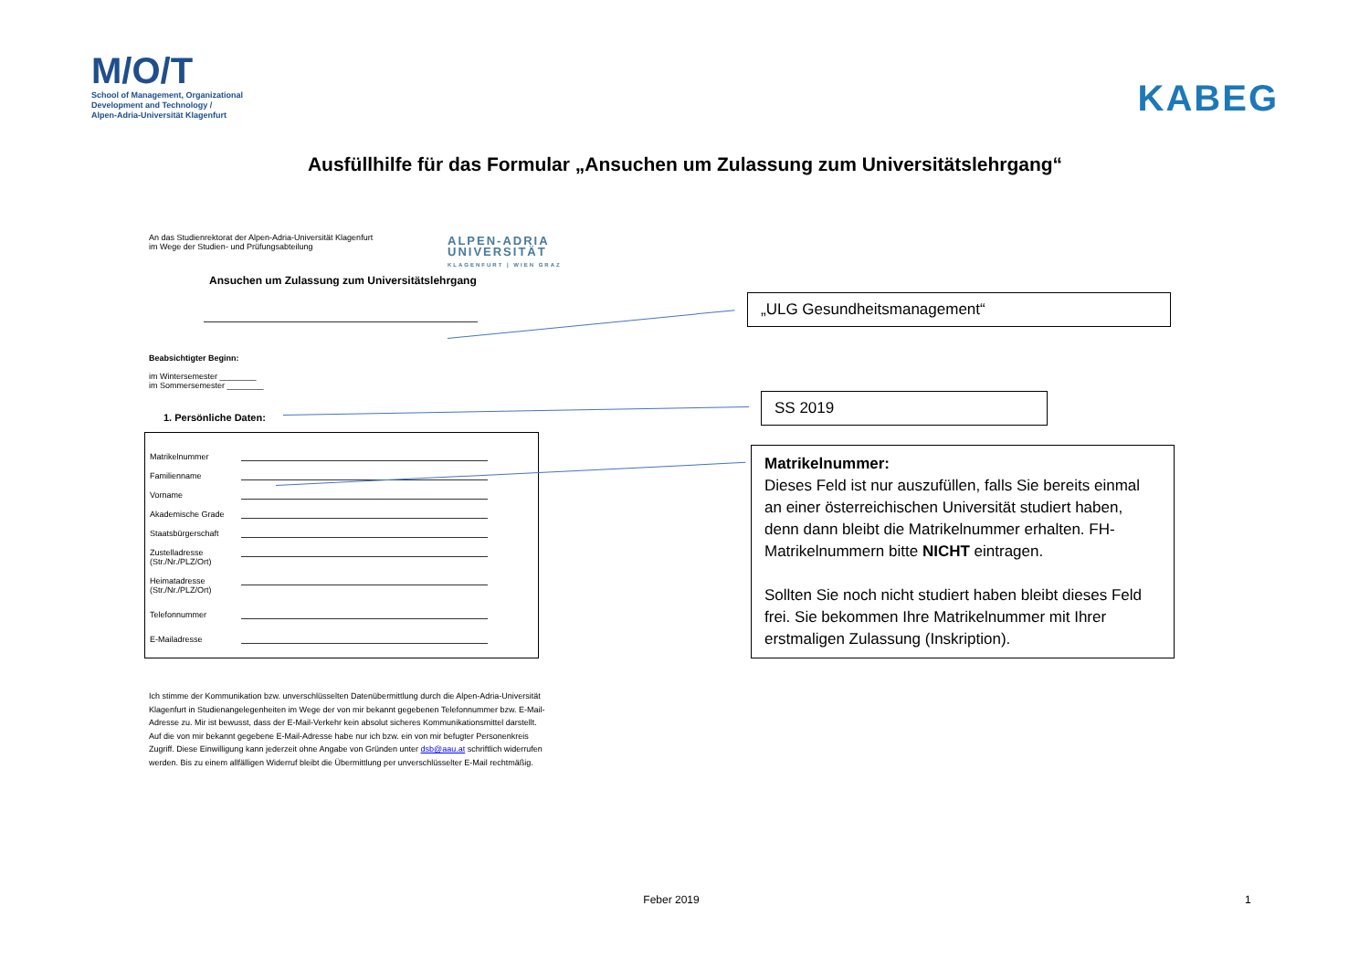M/O/T
School of Management, Organizational
Development and Technology /
Alpen-Adria-Universität Klagenfurt
KABEG
Ausfüllhilfe für das Formular „Ansuchen um Zulassung zum Universitätslehrgang“
ALPEN-ADRIA
UNIVERSITÄT
KLAGENFURT | WIEN GRAZ
An das Studienrektorat der Alpen-Adria-Universität Klagenfurt
im Wege der Studien- und Prüfungsabteilung
Ansuchen um Zulassung zum Universitätslehrgang
Beabsichtigter Beginn:
im Wintersemester ________
im Sommersemester ________
1. Persönliche Daten:
Matrikelnummer
Familienname
Vorname
Akademische Grade
Staatsbürgerschaft
Zustelladresse
(Str./Nr./PLZ/Ort)
Heimatadresse
(Str./Nr./PLZ/Ort)
Telefonnummer
E-Mailadresse
Ich stimme der Kommunikation bzw. unverschlüsselten Datenübermittlung durch die Alpen-Adria-Universität Klagenfurt in Studienangelegenheiten im Wege der von mir bekannt gegebenen Telefonnummer bzw. E-Mail-Adresse zu. Mir ist bewusst, dass der E-Mail-Verkehr kein absolut sicheres Kommunikationsmittel darstellt. Auf die von mir bekannt gegebene E-Mail-Adresse habe nur ich bzw. ein von mir befugter Personenkreis Zugriff. Diese Einwilligung kann jederzeit ohne Angabe von Gründen unter dsb@aau.at schriftlich widerrufen werden. Bis zu einem allfälligen Widerruf bleibt die Übermittlung per unverschlüsselter E-Mail rechtmäßig.
„ULG Gesundheitsmanagement“
SS 2019
Matrikelnummer:
Dieses Feld ist nur auszufüllen, falls Sie bereits einmal an einer österreichischen Universität studiert haben, denn dann bleibt die Matrikelnummer erhalten. FH-Matrikelnummern bitte NICHT eintragen.
Sollten Sie noch nicht studiert haben bleibt dieses Feld frei. Sie bekommen Ihre Matrikelnummer mit Ihrer erstmaligen Zulassung (Inskription).
Feber 2019 1